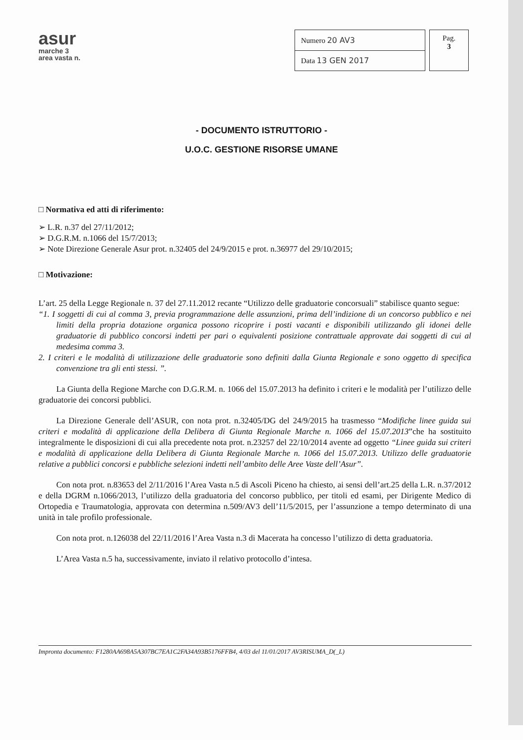asur
marche 3
area vasta n.
| Numero 20 AV3 |
| Data 13 GEN 2017 |
Pag.
3
- DOCUMENTO ISTRUTTORIO -
U.O.C. GESTIONE RISORSE UMANE
□ Normativa ed atti di riferimento:
➢ L.R. n.37 del 27/11/2012;
➢ D.G.R.M. n.1066 del 15/7/2013;
➢ Note Direzione Generale Asur prot. n.32405 del 24/9/2015 e prot. n.36977 del 29/10/2015;
□ Motivazione:
L’art. 25 della Legge Regionale n. 37 del 27.11.2012 recante “Utilizzo delle graduatorie concorsuali” stabilisce quanto segue:
“1. I soggetti di cui al comma 3, previa programmazione delle assunzioni, prima dell’indizione di un concorso pubblico e nei limiti della propria dotazione organica possono ricoprire i posti vacanti e disponibili utilizzando gli idonei delle graduatorie di pubblico concorsi indetti per pari o equivalenti posizione contrattuale approvate dai soggetti di cui al medesima comma 3.
2. I criteri e le modalità di utilizzazione delle graduatorie sono definiti dalla Giunta Regionale e sono oggetto di specifica convenzione tra gli enti stessi. ”.
La Giunta della Regione Marche con D.G.R.M. n. 1066 del 15.07.2013 ha definito i criteri e le modalità per l’utilizzo delle graduatorie dei concorsi pubblici.
La Direzione Generale dell’ASUR, con nota prot. n.32405/DG del 24/9/2015 ha trasmesso “Modifiche linee guida sui criteri e modalità di applicazione della Delibera di Giunta Regionale Marche n. 1066 del 15.07.2013”che ha sostituito integralmente le disposizioni di cui alla precedente nota prot. n.23257 del 22/10/2014 avente ad oggetto “Linee guida sui criteri e modalità di applicazione della Delibera di Giunta Regionale Marche n. 1066 del 15.07.2013. Utilizzo delle graduatorie relative a pubblici concorsi e pubbliche selezioni indetti nell’ambito delle Aree Vaste dell’Asur”.
Con nota prot. n.83653 del 2/11/2016 l’Area Vasta n.5 di Ascoli Piceno ha chiesto, ai sensi dell’art.25 della L.R. n.37/2012 e della DGRM n.1066/2013, l’utilizzo della graduatoria del concorso pubblico, per titoli ed esami, per Dirigente Medico di Ortopedia e Traumatologia, approvata con determina n.509/AV3 dell’11/5/2015, per l’assunzione a tempo determinato di una unità in tale profilo professionale.
Con nota prot. n.126038 del 22/11/2016 l’Area Vasta n.3 di Macerata ha concesso l’utilizzo di detta graduatoria.
L’Area Vasta n.5 ha, successivamente, inviato il relativo protocollo d’intesa.
Impronta documento: F1280AA698A5A307BC7EA1C2FA34A93B5176FFB4, 4/03 del 11/01/2017 AV3RISUMA_D(_L)